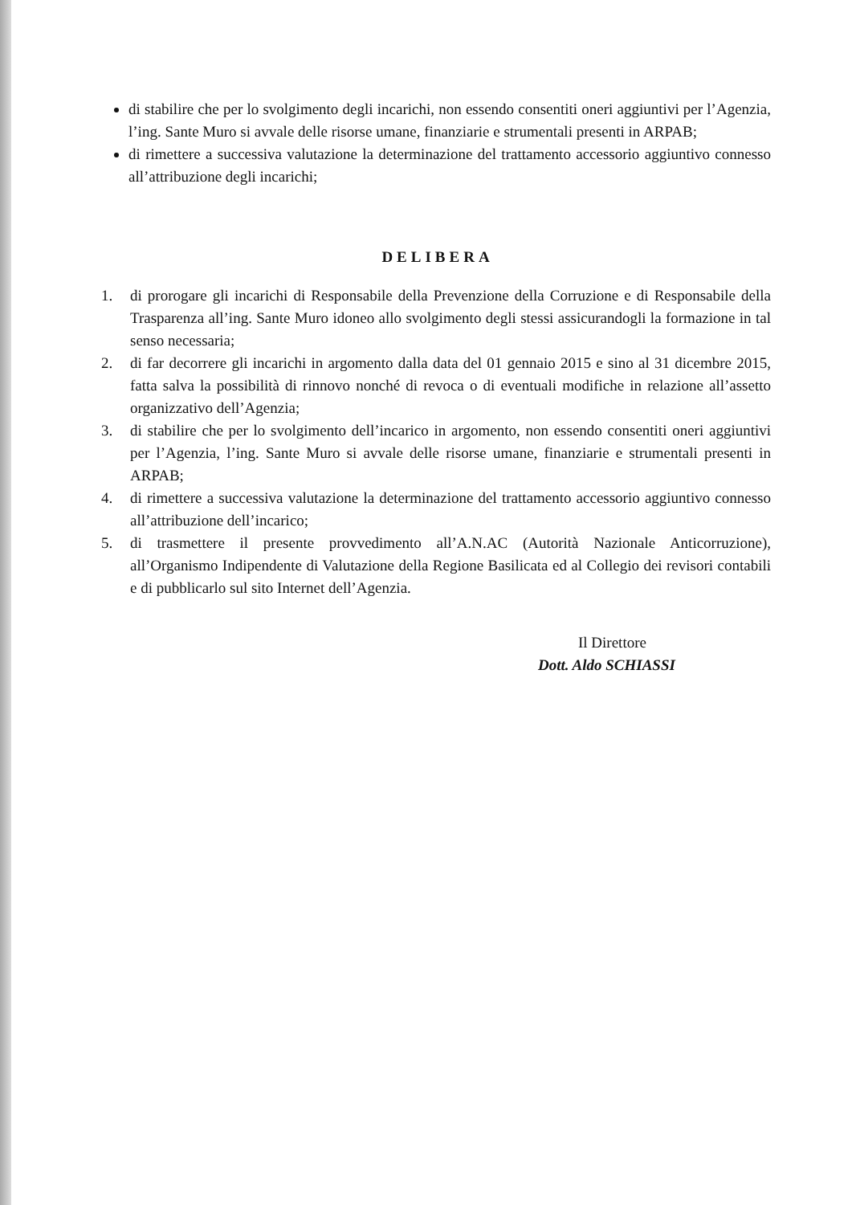di stabilire che per lo svolgimento degli incarichi, non essendo consentiti oneri aggiuntivi per l’Agenzia, l’ing. Sante Muro si avvale delle risorse umane, finanziarie e strumentali presenti in ARPAB;
di rimettere a successiva valutazione la determinazione del trattamento accessorio aggiuntivo connesso all’attribuzione degli incarichi;
DELIBERA
1. di prorogare gli incarichi di Responsabile della Prevenzione della Corruzione e di Responsabile della Trasparenza all’ing. Sante Muro idoneo allo svolgimento degli stessi assicurandogli la formazione in tal senso necessaria;
2. di far decorrere gli incarichi in argomento dalla data del 01 gennaio 2015 e sino al 31 dicembre 2015, fatta salva la possibilità di rinnovo nonché di revoca o di eventuali modifiche in relazione all’assetto organizzativo dell’Agenzia;
3. di stabilire che per lo svolgimento dell’incarico in argomento, non essendo consentiti oneri aggiuntivi per l’Agenzia, l’ing. Sante Muro si avvale delle risorse umane, finanziarie e strumentali presenti in ARPAB;
4. di rimettere a successiva valutazione la determinazione del trattamento accessorio aggiuntivo connesso all’attribuzione dell’incarico;
5. di trasmettere il presente provvedimento all’A.N.AC (Autorità Nazionale Anticorruzione), all’Organismo Indipendente di Valutazione della Regione Basilicata ed al Collegio dei revisori contabili e di pubblicarlo sul sito Internet dell’Agenzia.
Il Direttore
Dott. Aldo SCHIASSI